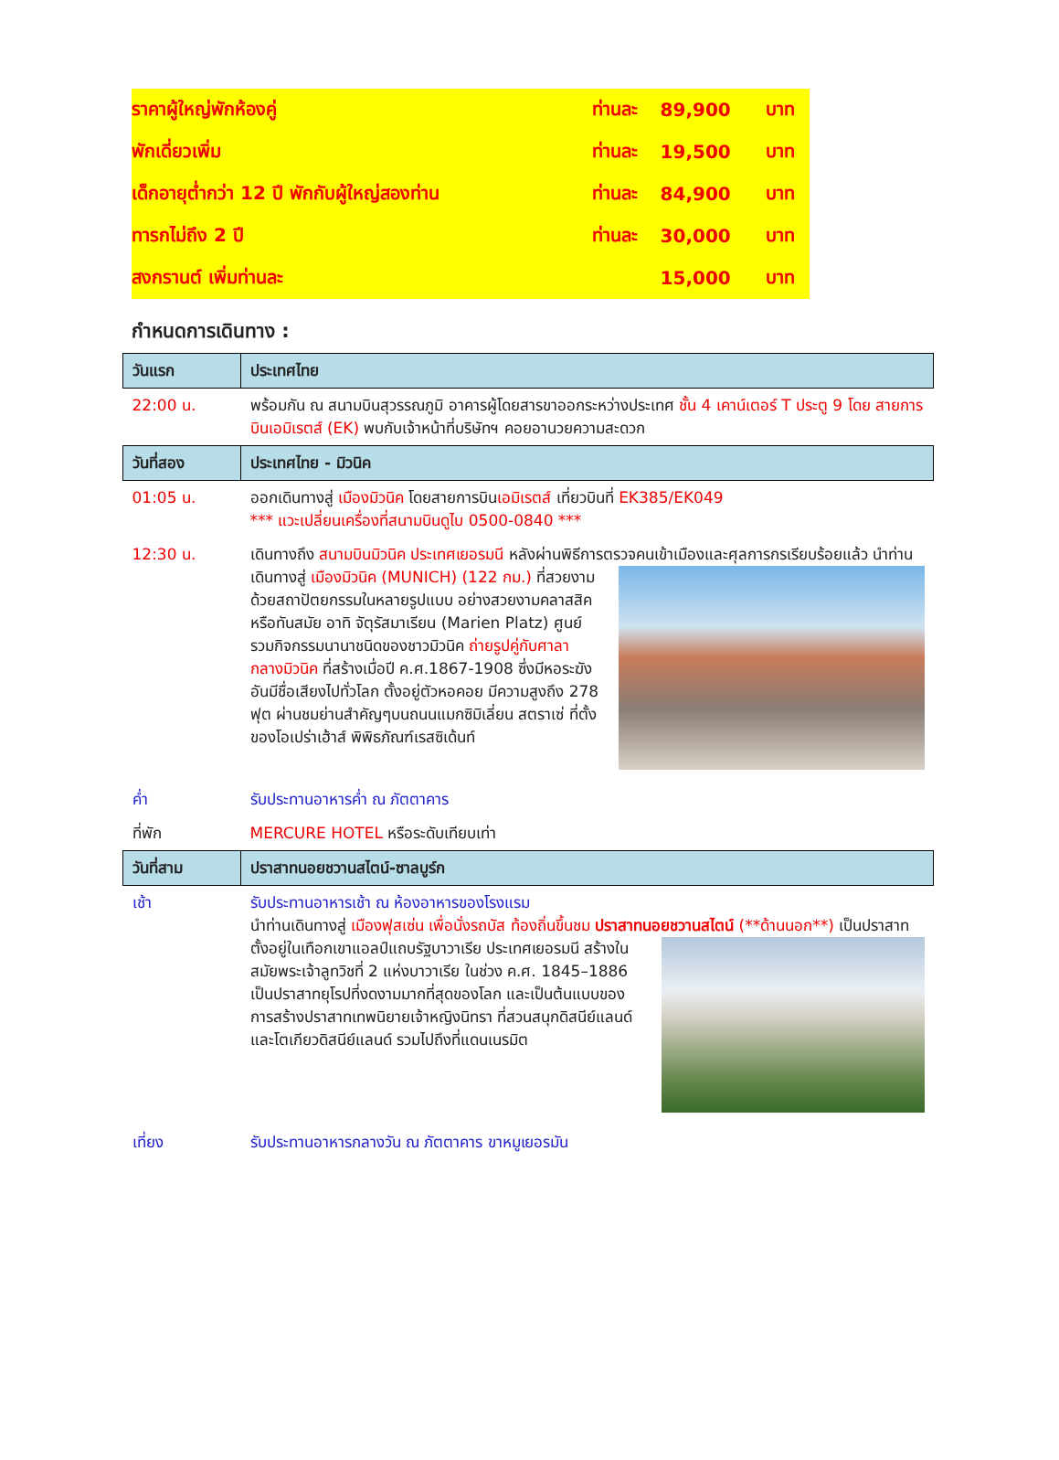| ราคาผู้ใหญ่พักห้องคู่ | ท่านละ | 89,900 | บาท |
| พักเดี่ยวเพิ่ม | ท่านละ | 19,500 | บาท |
| เด็กอายุต่ำกว่า 12 ปี พักกับผู้ใหญ่สองท่าน | ท่านละ | 84,900 | บาท |
| ทารกไม่ถึง 2 ปี | ท่านละ | 30,000 | บาท |
| สงกรานต์ เพิ่มท่านละ | | 15,000 | บาท |
กำหนดการเดินทาง :
| วันแรก | ประเทศไทย |
| 22:00 น. | พร้อมกัน ณ สนามบินสุวรรณภูมิ อาคารผู้โดยสารขาออกระหว่างประเทศ ชั้น 4 เคาน์เตอร์ T ประตู 9 โดย สายการบินเอมิเรตส์ (EK) พบกับเจ้าหน้าที่บริษัทฯ คอยอานวยความสะดวก |
| วันที่สอง | ประเทศไทย - มิวนิค |
| 01:05 น. | ออกเดินทางสู่ เมืองมิวนิค โดยสายการบิน เอมิเรตส์ เที่ยวบินที่ EK385/EK049 *** แวะเปลี่ยนเครื่องที่สนามบินดูไบ 0500-0840 *** |
| 12:30 น. | เดินทางถึง สนามบินมิวนิค ประเทศเยอรมนี หลังผ่านพิธีการตรวจคนเข้าเมืองและศุลการกรเรียบร้อยแล้ว นำท่านเดินทางสู่ เมืองมิวนิค (MUNICH) (122 กม.) ที่สวยงามด้วยสถาปัตยกรรมในหลายรูปแบบ อย่างสวยงามคลาสสิคหรือทันสมัย อาทิ จัตุรัสมาเรียน (Marien Platz) ศูนย์รวมกิจกรรมนานาชนิดของชาวมิวนิค ถ่ายรูปคู่กับศาลากลางมิวนิค ที่สร้างเมื่อปี ค.ศ.1867-1908 ซึ่งมีหอระฆังอันมีชื่อเสียงไปทั่วโลก ตั้งอยู่ตัวหอคอย มีความสูงถึง 278 ฟุต ผ่านชมย่านสำคัญๆบนถนนแมกซิมิเลี่ยน สตราเซ่ ที่ตั้งของโอเปร่าเฮ้าส์ พิพิธภัณฑ์เรสซิเด้นท์ |
| ค่ำ | รับประทานอาหารค่ำ ณ ภัตตาคาร |
| ที่พัก | MERCURE HOTEL หรือระดับเทียบเท่า |
| วันที่สาม | ปราสาทนอยชวานสไตน์-ซาลบูร์ก |
| เช้า | รับประทานอาหารเช้า ณ ห้องอาหารของโรงแรม นำท่านเดินทางสู่ เมืองฟุสเซ่น เพื่อนั่งรถบัส ท้องถิ่นขึ้นชม ปราสาทนอยชวานสไตน์ (**ด้านนอก**) เป็นปราสาทตั้งอยู่ในเทือกเขาแอลป์แถบรัฐบาวาเรีย ประเทศเยอรมนี สร้างในสมัยพระเจ้าลูทวิชที่ 2 แห่งบาวาเรีย ในช่วง ค.ศ. 1845–1886 เป็นปราสาทยุโรปที่งดงามมากที่สุดของโลก และเป็นต้นแบบของการสร้างปราสาทเทพนิยายเจ้าหญิงนิทรา ที่สวนสนุกดิสนีย์แลนด์ และโตเกียวดิสนีย์แลนด์ รวมไปถึงที่แดนเนรมิต |
| เที่ยง | รับประทานอาหารกลางวัน ณ ภัตตาคาร ขาหมูเยอรมัน |